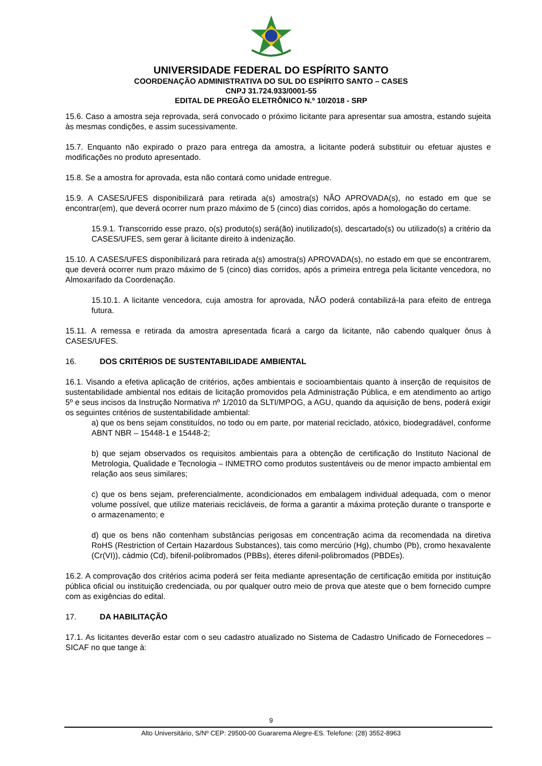UNIVERSIDADE FEDERAL DO ESPÍRITO SANTO
COORDENAÇÃO ADMINISTRATIVA DO SUL DO ESPÍRITO SANTO – CASES
CNPJ 31.724.933/0001-55
EDITAL DE PREGÃO ELETRÔNICO N.º 10/2018 - SRP
15.6. Caso a amostra seja reprovada, será convocado o próximo licitante para apresentar sua amostra, estando sujeita às mesmas condições, e assim sucessivamente.
15.7. Enquanto não expirado o prazo para entrega da amostra, a licitante poderá substituir ou efetuar ajustes e modificações no produto apresentado.
15.8. Se a amostra for aprovada, esta não contará como unidade entregue.
15.9. A CASES/UFES disponibilizará para retirada a(s) amostra(s) NÃO APROVADA(s), no estado em que se encontrar(em), que deverá ocorrer num prazo máximo de 5 (cinco) dias corridos, após a homologação do certame.
15.9.1. Transcorrido esse prazo, o(s) produto(s) será(ão) inutilizado(s), descartado(s) ou utilizado(s) a critério da CASES/UFES, sem gerar à licitante direito à indenização.
15.10. A CASES/UFES disponibilizará para retirada a(s) amostra(s) APROVADA(s), no estado em que se encontrarem, que deverá ocorrer num prazo máximo de 5 (cinco) dias corridos, após a primeira entrega pela licitante vencedora, no Almoxarifado da Coordenação.
15.10.1. A licitante vencedora, cuja amostra for aprovada, NÃO poderá contabilizá-la para efeito de entrega futura.
15.11. A remessa e retirada da amostra apresentada ficará a cargo da licitante, não cabendo qualquer ônus à CASES/UFES.
16. DOS CRITÉRIOS DE SUSTENTABILIDADE AMBIENTAL
16.1. Visando a efetiva aplicação de critérios, ações ambientais e socioambientais quanto à inserção de requisitos de sustentabilidade ambiental nos editais de licitação promovidos pela Administração Pública, e em atendimento ao artigo 5º e seus incisos da Instrução Normativa nº 1/2010 da SLTI/MPOG, a AGU, quando da aquisição de bens, poderá exigir os seguintes critérios de sustentabilidade ambiental:
a) que os bens sejam constituídos, no todo ou em parte, por material reciclado, atóxico, biodegradável, conforme ABNT NBR – 15448-1 e 15448-2;
b) que sejam observados os requisitos ambientais para a obtenção de certificação do Instituto Nacional de Metrologia, Qualidade e Tecnologia – INMETRO como produtos sustentáveis ou de menor impacto ambiental em relação aos seus similares;
c) que os bens sejam, preferencialmente, acondicionados em embalagem individual adequada, com o menor volume possível, que utilize materiais recicláveis, de forma a garantir a máxima proteção durante o transporte e o armazenamento; e
d) que os bens não contenham substâncias perigosas em concentração acima da recomendada na diretiva RoHS (Restriction of Certain Hazardous Substances), tais como mercúrio (Hg), chumbo (Pb), cromo hexavalente (Cr(VI)), cádmio (Cd), bifenil-polibromados (PBBs), éteres difenil-polibromados (PBDEs).
16.2. A comprovação dos critérios acima poderá ser feita mediante apresentação de certificação emitida por instituição pública oficial ou instituição credenciada, ou por qualquer outro meio de prova que ateste que o bem fornecido cumpre com as exigências do edital.
17. DA HABILITAÇÃO
17.1. As licitantes deverão estar com o seu cadastro atualizado no Sistema de Cadastro Unificado de Fornecedores – SICAF no que tange à:
9
Alto Universitário, S/Nº CEP: 29500-00 Guararema Alegre-ES. Telefone: (28) 3552-8963